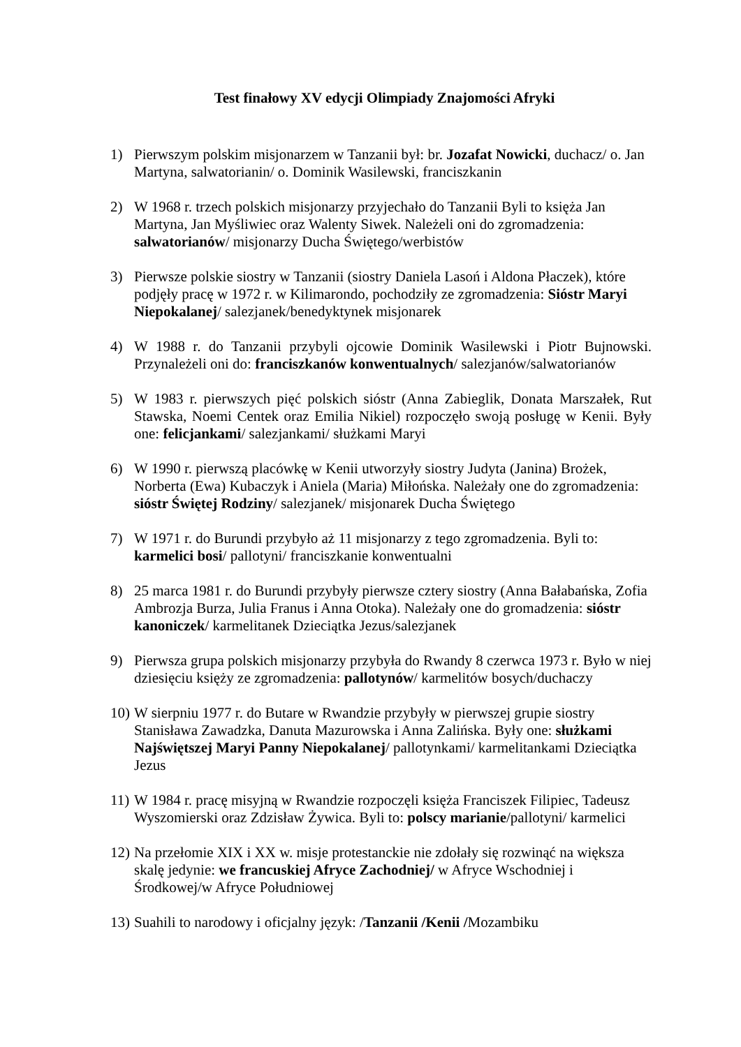Test finałowy XV edycji Olimpiady Znajomości Afryki
1) Pierwszym polskim misjonarzem w Tanzanii był: br. Jozafat Nowicki, duchacz/ o. Jan Martyna, salwatorianin/ o. Dominik Wasilewski, franciszkanin
2) W 1968 r. trzech polskich misjonarzy przyjechało do Tanzanii Byli to księża Jan Martyna, Jan Myśliwiec oraz Walenty Siwek. Należeli oni do zgromadzenia: salwatorianów/ misjonarzy Ducha Świętego/werbistów
3) Pierwsze polskie siostry w Tanzanii (siostry Daniela Lasoń i Aldona Płaczek), które podjęły pracę w 1972 r. w Kilimarondo, pochodziły ze zgromadzenia: Sióstr Maryi Niepokalanej/ salezjanek/benedyktynek misjonarek
4) W 1988 r. do Tanzanii przybyli ojcowie Dominik Wasilewski i Piotr Bujnowski. Przynależeli oni do: franciszkanów konwentualnych/ salezjanów/salwatorianów
5) W 1983 r. pierwszych pięć polskich sióstr (Anna Zabieglik, Donata Marszałek, Rut Stawska, Noemi Centek oraz Emilia Nikiel) rozpoczęło swoją posługę w Kenii. Były one: felicjankami/ salezjankami/ służkami Maryi
6) W 1990 r. pierwszą placówkę w Kenii utworzyły siostry Judyta (Janina) Brożek, Norberta (Ewa) Kubaczyk i Aniela (Maria) Miłońska. Należały one do zgromadzenia: sióstr Świętej Rodziny/ salezjanek/ misjonarek Ducha Świętego
7) W 1971 r. do Burundi przybyło aż 11 misjonarzy z tego zgromadzenia. Byli to: karmelici bosi/ pallotyni/ franciszkanie konwentualni
8) 25 marca 1981 r. do Burundi przybyły pierwsze cztery siostry (Anna Bałabańska, Zofia Ambrozja Burza, Julia Franus i Anna Otoka). Należały one do gromadzenia: sióstr kanoniczek/ karmelitanek Dzieciątka Jezus/salezjanek
9) Pierwsza grupa polskich misjonarzy przybyła do Rwandy 8 czerwca 1973 r. Było w niej dziesięciu księży ze zgromadzenia: pallotynów/ karmelitów bosych/duchaczy
10)
W sierpniu 1977 r. do Butare w Rwandzie przybyły w pierwszej grupie siostry Stanisława Zawadzka, Danuta Mazurowska i Anna Zalińska. Były one: służkami Najświętszej Maryi Panny Niepokalanej/ pallotynkami/ karmelitankami Dzieciątka Jezus
11)
W 1984 r. pracę misyjną w Rwandzie rozpoczęli księża Franciszek Filipiec, Tadeusz Wyszomierski oraz Zdzisław Żywica. Byli to: polscy marianie/pallotyni/ karmelici
12)
Na przełomie XIX i XX w. misje protestanckie nie zdołały się rozwinąć na większa skalę jedynie: we francuskiej Afryce Zachodniej/ w Afryce Wschodniej i Środkowej/w Afryce Południowej
13)
Suahili to narodowy i oficjalny język: /Tanzanii /Kenii /Mozambiku